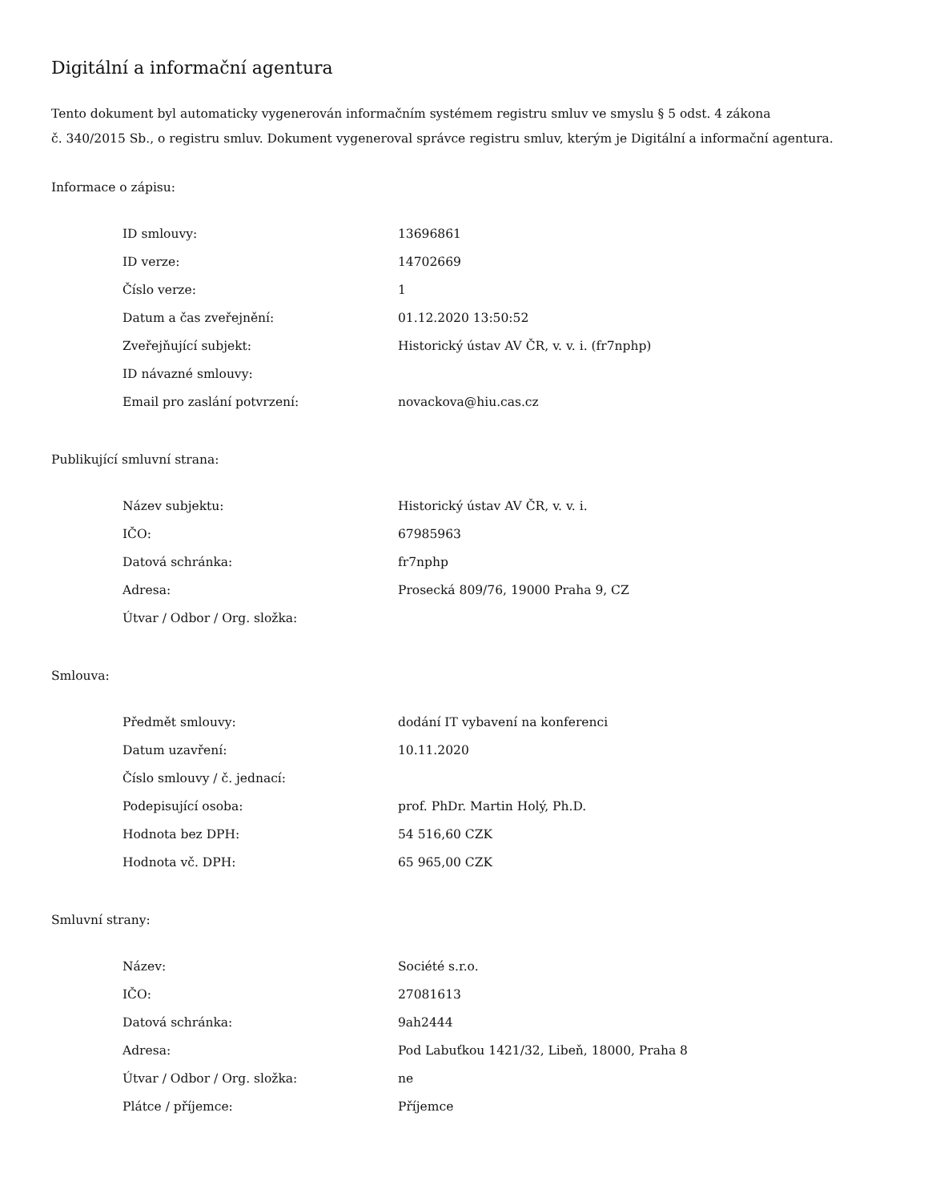Digitální a informační agentura
Tento dokument byl automaticky vygenerován informačním systémem registru smluv ve smyslu § 5 odst. 4 zákona
č. 340/2015 Sb., o registru smluv. Dokument vygeneroval správce registru smluv, kterým je Digitální a informační agentura.
Informace o zápisu:
| ID smlouvy: | 13696861 |
| ID verze: | 14702669 |
| Číslo verze: | 1 |
| Datum a čas zveřejnění: | 01.12.2020 13:50:52 |
| Zveřejňující subjekt: | Historický ústav AV ČR, v. v. i. (fr7nphp) |
| ID návazné smlouvy: | |
| Email pro zaslání potvrzení: | novackova@hiu.cas.cz |
Publikující smluvní strana:
| Název subjektu: | Historický ústav AV ČR, v. v. i. |
| IČO: | 67985963 |
| Datová schránka: | fr7nphp |
| Adresa: | Prosecká 809/76, 19000 Praha 9, CZ |
| Útvar / Odbor / Org. složka: | |
Smlouva:
| Předmět smlouvy: | dodání IT vybavení na konferenci |
| Datum uzavření: | 10.11.2020 |
| Číslo smlouvy / č. jednací: | |
| Podepisující osoba: | prof. PhDr. Martin Holý, Ph.D. |
| Hodnota bez DPH: | 54 516,60 CZK |
| Hodnota vč. DPH: | 65 965,00 CZK |
Smluvní strany:
| Název: | Société s.r.o. |
| IČO: | 27081613 |
| Datová schránka: | 9ah2444 |
| Adresa: | Pod Labuťkou 1421/32, Libeň, 18000, Praha 8 |
| Útvar / Odbor / Org. složka: | ne |
| Plátce / příjemce: | Příjemce |